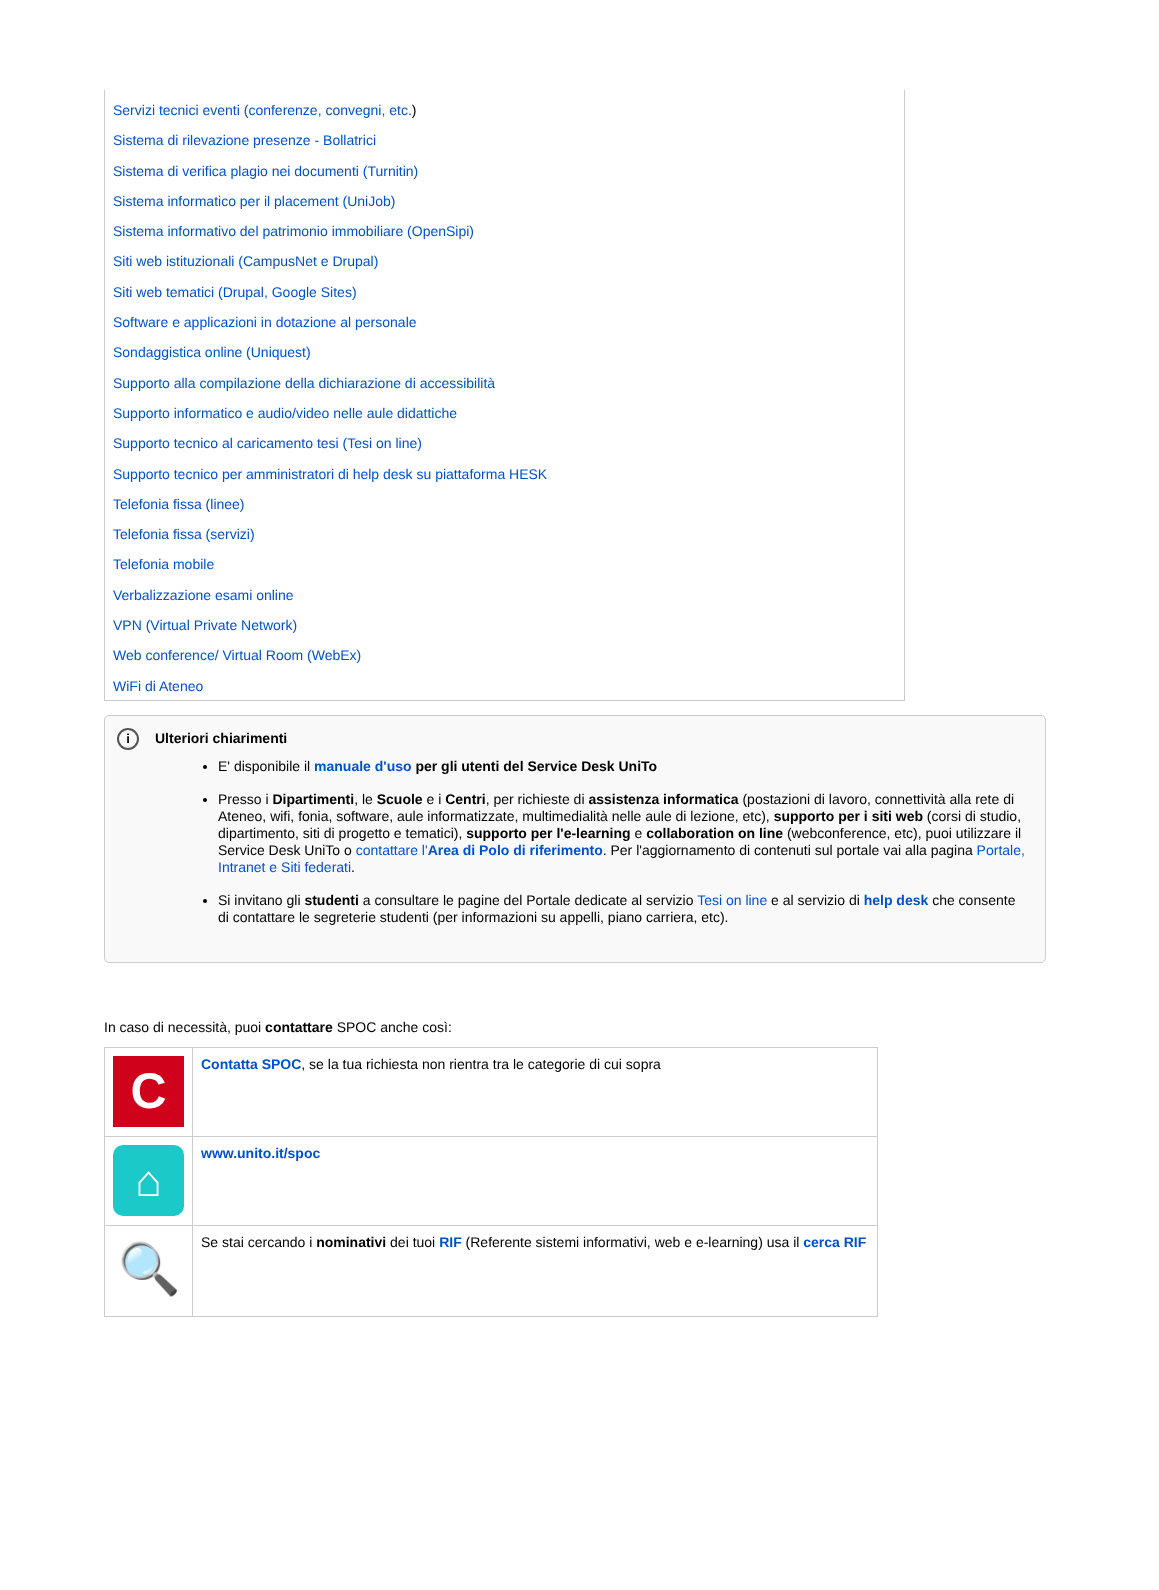Servizi tecnici eventi (conferenze, convegni, etc.)
Sistema di rilevazione presenze - Bollatrici
Sistema di verifica plagio nei documenti (Turnitin)
Sistema informatico per il placement (UniJob)
Sistema informativo del patrimonio immobiliare (OpenSipi)
Siti web istituzionali (CampusNet e Drupal)
Siti web tematici (Drupal, Google Sites)
Software e applicazioni in dotazione al personale
Sondaggistica online (Uniquest)
Supporto alla compilazione della dichiarazione di accessibilità
Supporto informatico e audio/video nelle aule didattiche
Supporto tecnico al caricamento tesi (Tesi on line)
Supporto tecnico per amministratori di help desk su piattaforma HESK
Telefonia fissa (linee)
Telefonia fissa (servizi)
Telefonia mobile
Verbalizzazione esami online
VPN (Virtual Private Network)
Web conference/ Virtual Room (WebEx)
WiFi di Ateneo
i Ulteriori chiarimenti
E' disponibile il manuale d'uso per gli utenti del Service Desk UniTo
Presso i Dipartimenti, le Scuole e i Centri, per richieste di assistenza informatica (postazioni di lavoro, connettività alla rete di Ateneo, wifi, fonia, software, aule informatizzate, multimedialità nelle aule di lezione, etc), supporto per i siti web (corsi di studio, dipartimento, siti di progetto e tematici), supporto per l'e-learning e collaboration on line (webconference, etc), puoi utilizzare il Service Desk UniTo o contattare l'Area di Polo di riferimento. Per l'aggiornamento di contenuti sul portale vai alla pagina Portale, Intranet e Siti federati.
Si invitano gli studenti a consultare le pagine del Portale dedicate al servizio Tesi on line e al servizio di help desk che consente di contattare le segreterie studenti (per informazioni su appelli, piano carriera, etc).
In caso di necessità, puoi contattare SPOC anche così:
| C | Contatta SPOC , se la tua richiesta non rientra tra le categorie di cui sopra |
| ⌂ | www.unito.it/spoc |
| 🔍 | Se stai cercando i nominativi dei tuoi RIF (Referente sistemi informativi, web e e-learning) usa il cerca RIF |